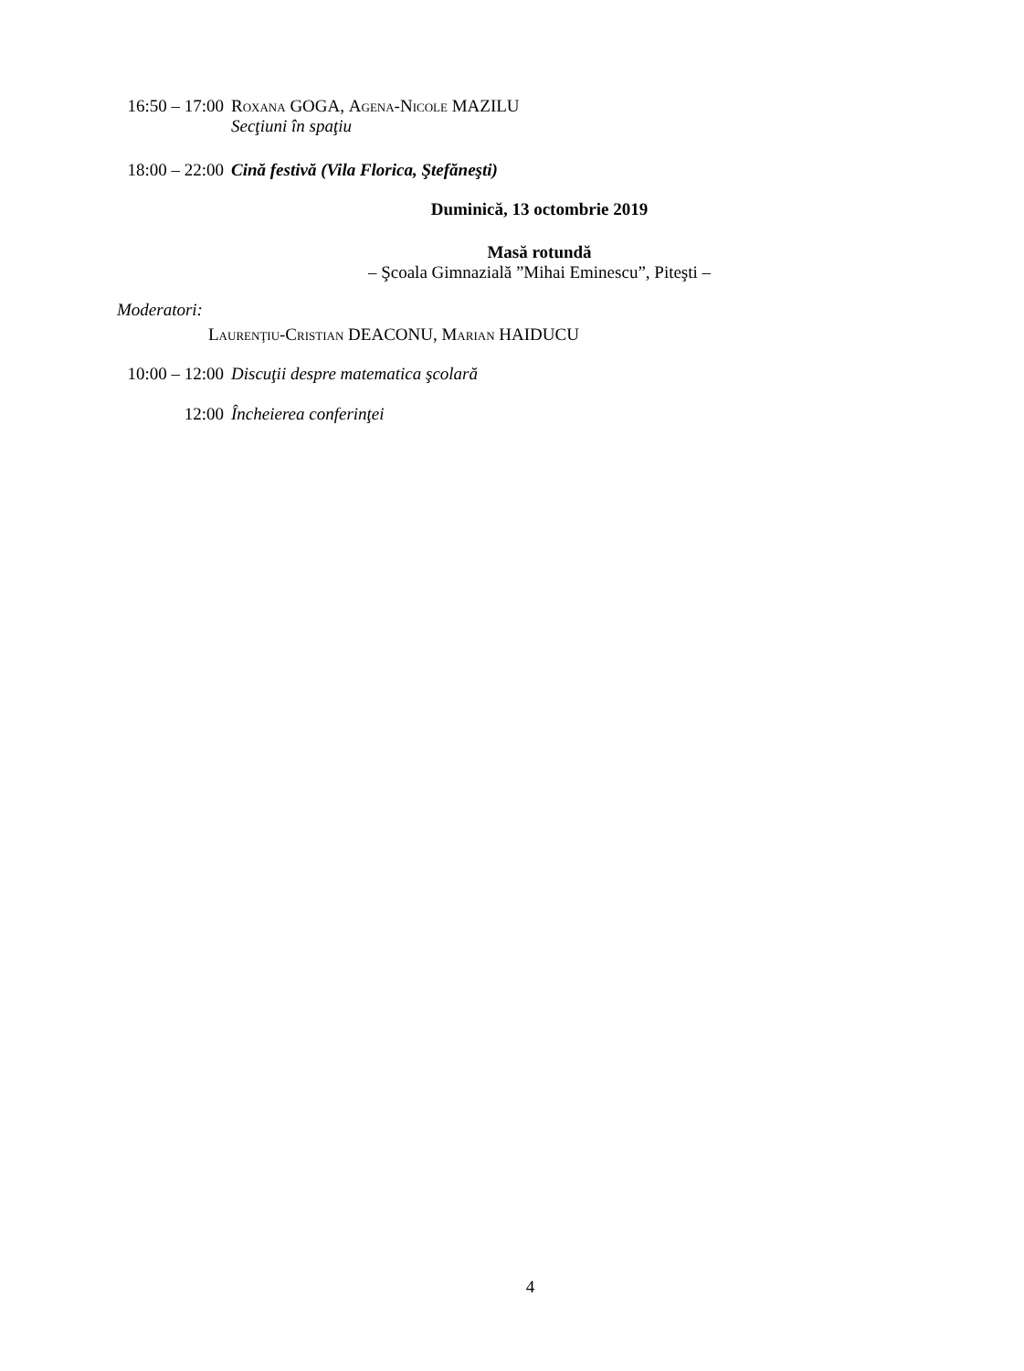16:50 – 17:00 Roxana GOGA, Agena-Nicole MAZILU
Secţiuni în spaţiu
18:00 – 22:00 Cină festivă (Vila Florica, Ştefăneşti)
Duminică, 13 octombrie 2019
Masă rotundă
– Şcoala Gimnazială ”Mihai Eminescu”, Piteşti –
Moderatori:
Laurenţiu-Cristian DEACONU, Marian HAIDUCU
10:00 – 12:00 Discuţii despre matematica şcolară
12:00 Încheierea conferinţei
4